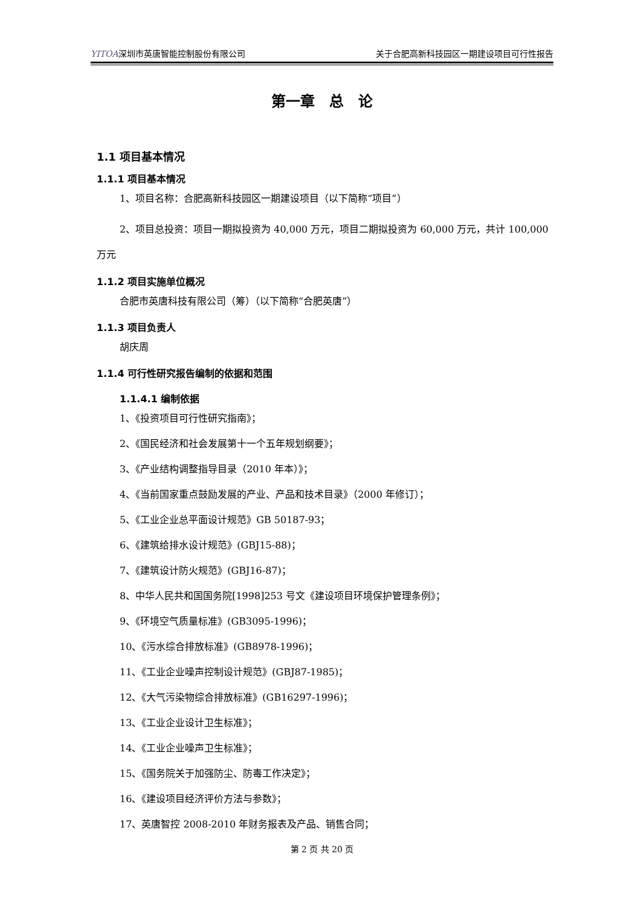YITOA深圳市英唐智能控制股份有限公司 关于合肥高新科技园区一期建设项目可行性报告
第一章　总　论
1.1 项目基本情况
1.1.1 项目基本情况
1、项目名称：合肥高新科技园区一期建设项目（以下简称“项目”）
2、项目总投资：项目一期拟投资为 40,000 万元，项目二期拟投资为 60,000 万元，共计 100,000 万元
1.1.2 项目实施单位概况
合肥市英唐科技有限公司（筹）（以下简称“合肥英唐”）
1.1.3 项目负责人
胡庆周
1.1.4 可行性研究报告编制的依据和范围
1.1.4.1 编制依据
1、《投资项目可行性研究指南》；
2、《国民经济和社会发展第十一个五年规划纲要》；
3、《产业结构调整指导目录（2010 年本）》；
4、《当前国家重点鼓励发展的产业、产品和技术目录》（2000 年修订）；
5、《工业企业总平面设计规范》GB 50187-93；
6、《建筑给排水设计规范》(GBJ15-88)；
7、《建筑设计防火规范》(GBJ16-87)；
8、中华人民共和国国务院[1998]253 号文《建设项目环境保护管理条例》；
9、《环境空气质量标准》(GB3095-1996)；
10、《污水综合排放标准》(GB8978-1996)；
11、《工业企业噪声控制设计规范》(GBJ87-1985)；
12、《大气污染物综合排放标准》(GB16297-1996)；
13、《工业企业设计卫生标准》；
14、《工业企业噪声卫生标准》；
15、《国务院关于加强防尘、防毒工作决定》；
16、《建设项目经济评价方法与参数》；
17、英唐智控 2008-2010 年财务报表及产品、销售合同；
第 2 页 共 20 页